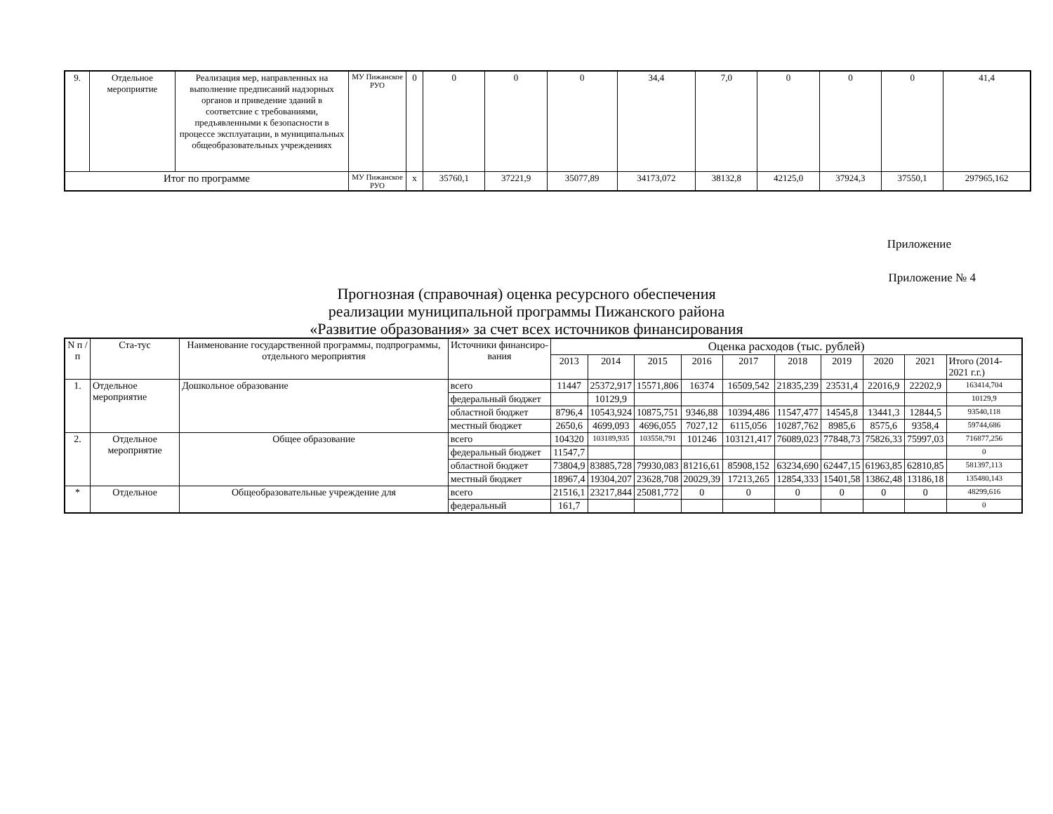| 9. | Отдельное мероприятие | Реализация мер, направленных на выполнение предписаний надзорных органов и приведение зданий в соответсвие с требованиями, предъявленными к безопасности в процессе эксплуатации, в муниципальных общеобразовательных учреждениях | МУ Пижанское РУО | 0 | 0 | 0 | 0 | 34,4 | 7,0 | 0 | 0 | 0 | 41,4 |
| Итог по программе | | | МУ Пижанское РУО | х | 35760,1 | 37221,9 | 35077,89 | 34173,072 | 38132,8 | 42125,0 | 37924,3 | 37550,1 | 297965,162 |
Приложение
Приложение № 4
Прогнозная (справочная) оценка ресурсного обеспечения
реализации муниципальной программы Пижанского района
«Развитие образования» за счет всех источников финансирования
| N п / п | Ста-тус | Наименование государственной программы, подпрограммы, отдельного мероприятия | Источники финансиро-вания | Оценка расходов (тыс. рублей) | | | | | | | | | |
| --- | --- | --- | --- | --- | --- | --- | --- | --- | --- | --- | --- | --- | --- |
| | | | | 2013 | 2014 | 2015 | 2016 | 2017 | 2018 | 2019 | 2020 | 2021 | Итого (2014-2021 г.г.) |
| 1. | Отдельное мероприятие | Дошкольное образование | всего | 11447 | 25372,917 | 15571,806 | 16374 | 16509,542 | 21835,239 | 23531,4 | 22016,9 | 22202,9 | 163414,704 |
| | | | федеральный бюджет | | 10129,9 | | | | | | | | 10129,9 |
| | | | областной бюджет | 8796,4 | 10543,924 | 10875,751 | 9346,88 | 10394,486 | 11547,477 | 14545,8 | 13441,3 | 12844,5 | 93540,118 |
| | | | местный бюджет | 2650,6 | 4699,093 | 4696,055 | 7027,12 | 6115,056 | 10287,762 | 8985,6 | 8575,6 | 9358,4 | 59744,686 |
| 2. | Отдельное мероприятие | Общее образование | всего | 104320 | 103189,935 | 103558,791 | 101246 | 103121,417 | 76089,023 | 77848,73 | 75826,33 | 75997,03 | 716877,256 |
| | | | федеральный бюджет | 11547,7 | | | | | | | | | 0 |
| | | | областной бюджет | 73804,9 | 83885,728 | 79930,083 | 81216,61 | 85908,152 | 63234,690 | 62447,15 | 61963,85 | 62810,85 | 581397,113 |
| | | | местный бюджет | 18967,4 | 19304,207 | 23628,708 | 20029,39 | 17213,265 | 12854,333 | 15401,58 | 13862,48 | 13186,18 | 135480,143 |
| * | Отдельное | Общеобразовательные учреждение для | всего | 21516,1 | 23217,844 | 25081,772 | 0 | 0 | 0 | 0 | 0 | 0 | 48299,616 |
| | | | федеральный | 161,7 | | | | | | | | | 0 |